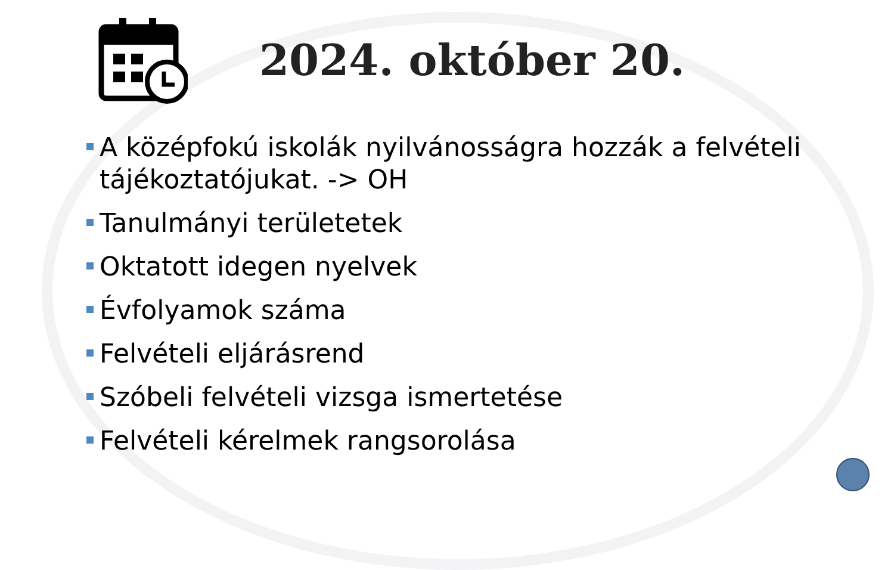2024. október 20.
A középfokú iskolák nyilvánosságra hozzák a felvételi tájékoztatójukat. -> OH
Tanulmányi területetek
Oktatott idegen nyelvek
Évfolyamok száma
Felvételi eljárásrend
Szóbeli felvételi vizsga ismertetése
Felvételi kérelmek rangsorolása